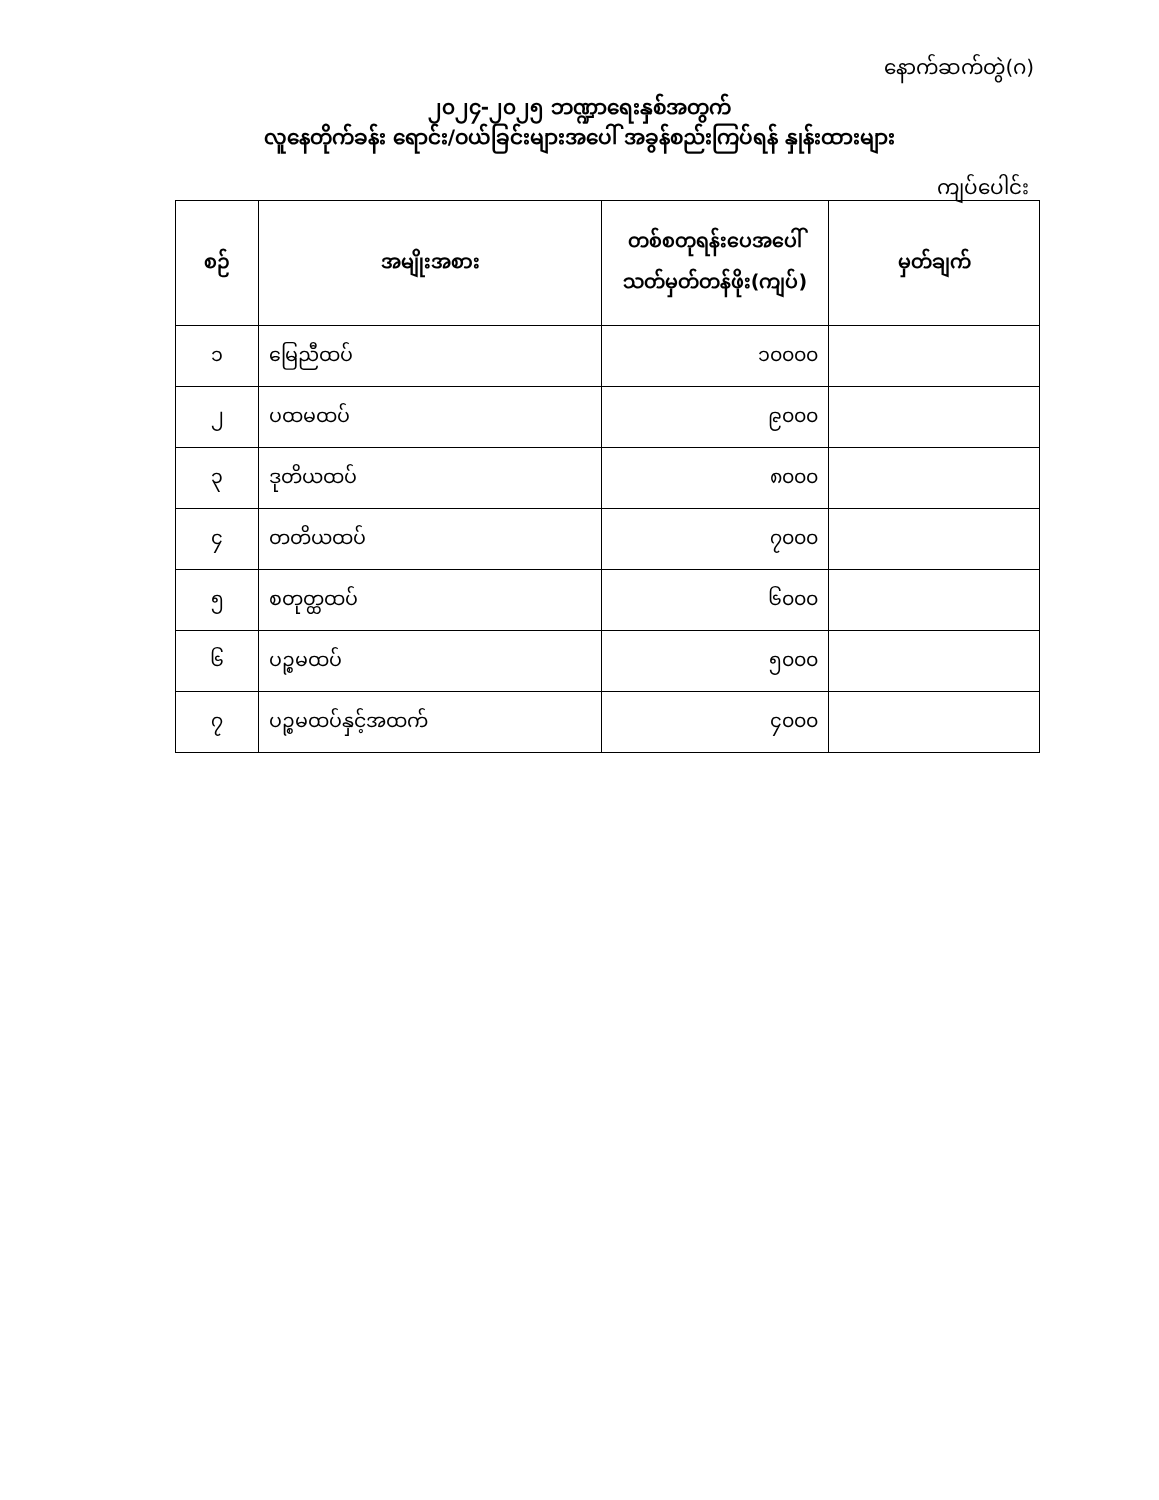နောက်ဆက်တွဲ(ဂ)
၂၀၂၄-၂၀၂၅ ဘဏ္ဍာရေးနှစ်အတွက်
လူနေတိုက်ခန်း ရောင်း/ဝယ်ခြင်းများအပေါ် အခွန်စည်းကြပ်ရန် နှုန်းထားများ
ကျပ်ပေါင်း
| စဉ် | အမျိုးအစား | တစ်စတုရန်းပေအပေါ် သတ်မှတ်တန်ဖိုး(ကျပ်) | မှတ်ချက် |
| --- | --- | --- | --- |
| ၁ | မြေညီထပ် | ၁၀၀၀၀ | |
| ၂ | ပထမထပ် | ၉၀၀၀ | |
| ၃ | ဒုတိယထပ် | ၈၀၀၀ | |
| ၄ | တတိယထပ် | ၇၀၀၀ | |
| ၅ | စတုတ္ထထပ် | ၆၀၀၀ | |
| ၆ | ပဉ္စမထပ် | ၅၀၀၀ | |
| ၇ | ပဉ္စမထပ်နှင့်အထက် | ၄၀၀၀ | |